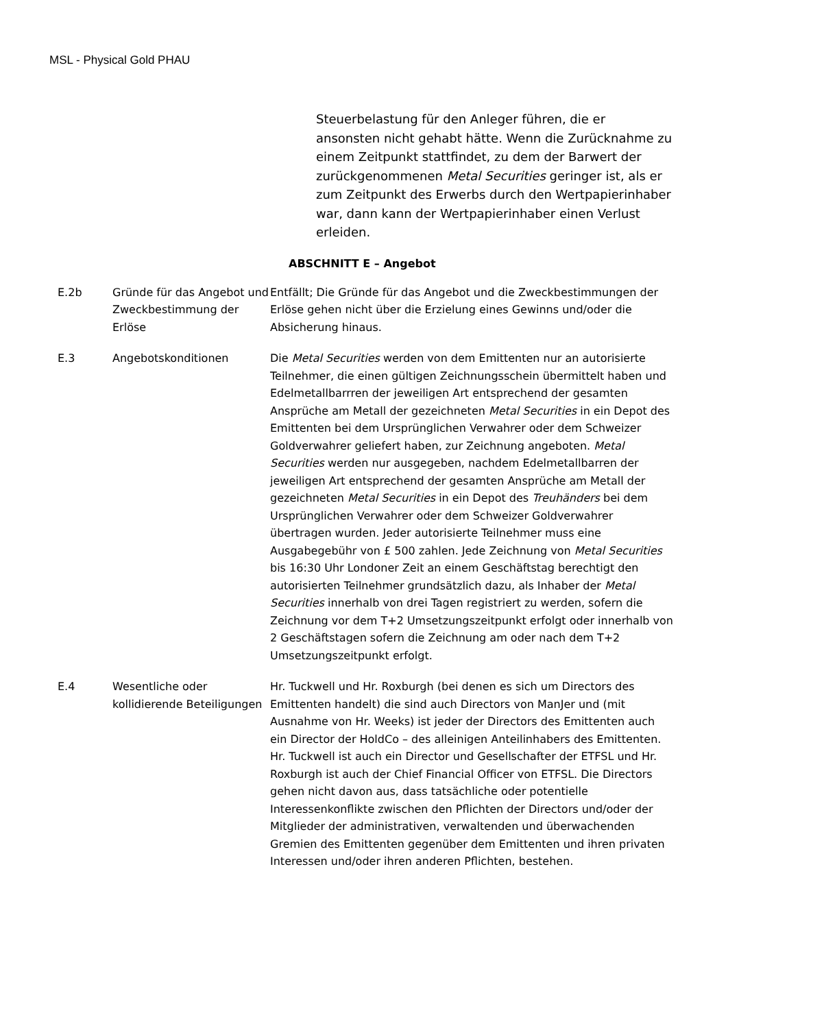MSL - Physical Gold PHAU
Steuerbelastung für den Anleger führen, die er ansonsten nicht gehabt hätte. Wenn die Zurücknahme zu einem Zeitpunkt stattfindet, zu dem der Barwert der zurückgenommenen Metal Securities geringer ist, als er zum Zeitpunkt des Erwerbs durch den Wertpapierinhaber war, dann kann der Wertpapierinhaber einen Verlust erleiden.
ABSCHNITT E – Angebot
E.2b Gründe für das Angebot und Zweckbestimmung der Erlöse
Entfällt; Die Gründe für das Angebot und die Zweckbestimmungen der Erlöse gehen nicht über die Erzielung eines Gewinns und/oder die Absicherung hinaus.
E.3 Angebotskonditionen Die Metal Securities werden von dem Emittenten nur an autorisierte Teilnehmer, die einen gültigen Zeichnungsschein übermittelt haben und Edelmetallbarrren der jeweiligen Art entsprechend der gesamten Ansprüche am Metall der gezeichneten Metal Securities in ein Depot des Emittenten bei dem Ursprünglichen Verwahrer oder dem Schweizer Goldverwahrer geliefert haben, zur Zeichnung angeboten. Metal Securities werden nur ausgegeben, nachdem Edelmetallbarren der jeweiligen Art entsprechend der gesamten Ansprüche am Metall der gezeichneten Metal Securities in ein Depot des Treuhänders bei dem Ursprünglichen Verwahrer oder dem Schweizer Goldverwahrer übertragen wurden. Jeder autorisierte Teilnehmer muss eine Ausgabegebühr von £ 500 zahlen. Jede Zeichnung von Metal Securities bis 16:30 Uhr Londoner Zeit an einem Geschäftstag berechtigt den autorisierten Teilnehmer grundsätzlich dazu, als Inhaber der Metal Securities innerhalb von drei Tagen registriert zu werden, sofern die Zeichnung vor dem T+2 Umsetzungszeitpunkt erfolgt oder innerhalb von 2 Geschäftstagen sofern die Zeichnung am oder nach dem T+2 Umsetzungszeitpunkt erfolgt.
E.4 Wesentliche oder kollidierende Beteiligungen
Hr. Tuckwell und Hr. Roxburgh (bei denen es sich um Directors des Emittenten handelt) die sind auch Directors von ManJer und (mit Ausnahme von Hr. Weeks) ist jeder der Directors des Emittenten auch ein Director der HoldCo – des alleinigen Anteilinhabers des Emittenten. Hr. Tuckwell ist auch ein Director und Gesellschafter der ETFSL und Hr. Roxburgh ist auch der Chief Financial Officer von ETFSL. Die Directors gehen nicht davon aus, dass tatsächliche oder potentielle Interessenkonflikte zwischen den Pflichten der Directors und/oder der Mitglieder der administrativen, verwaltenden und überwachenden Gremien des Emittenten gegenüber dem Emittenten und ihren privaten Interessen und/oder ihren anderen Pflichten, bestehen.